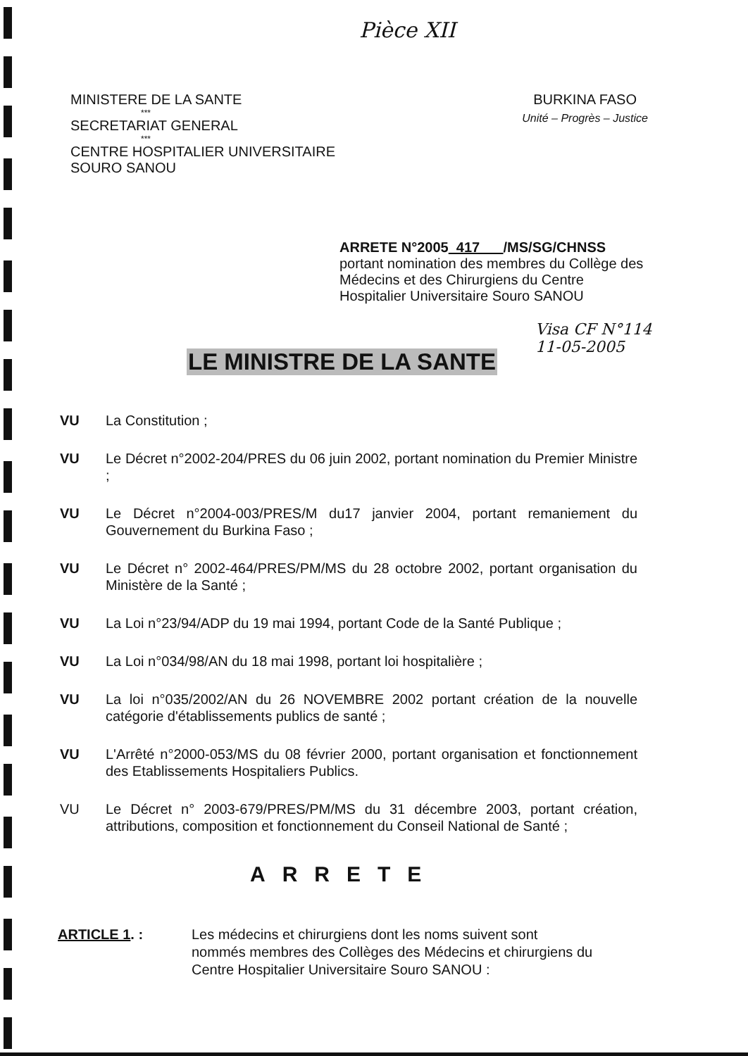Pièce XII
MINISTERE DE LA SANTE
***
SECRETARIAT GENERAL
***
CENTRE HOSPITALIER UNIVERSITAIRE
SOURO SANOU
BURKINA FASO
Unité – Progrès – Justice
ARRETE N°2005 417 /MS/SG/CHNSS
portant nomination des membres du Collège des Médecins et des Chirurgiens du Centre Hospitalier Universitaire Souro SANOU
Visa CF N°114
11-05-2005
LE MINISTRE DE LA SANTE
VU La Constitution ;
VU Le Décret n°2002-204/PRES du 06 juin 2002, portant nomination du Premier Ministre ;
VU Le Décret n°2004-003/PRES/M du17 janvier 2004, portant remaniement du Gouvernement du Burkina Faso ;
VU Le Décret n° 2002-464/PRES/PM/MS du 28 octobre 2002, portant organisation du Ministère de la Santé ;
VU La Loi n°23/94/ADP du 19 mai 1994, portant Code de la Santé Publique ;
VU La Loi n°034/98/AN du 18 mai 1998, portant loi hospitalière ;
VU La loi n°035/2002/AN du 26 NOVEMBRE 2002 portant création de la nouvelle catégorie d'établissements publics de santé ;
VU L'Arrêté n°2000-053/MS du 08 février 2000, portant organisation et fonctionnement des Etablissements Hospitaliers Publics.
VU Le Décret n° 2003-679/PRES/PM/MS du 31 décembre 2003, portant création, attributions, composition et fonctionnement du Conseil National de Santé ;
ARRETE
ARTICLE 1. : Les médecins et chirurgiens dont les noms suivent sont
nommés membres des Collèges des Médecins et chirurgiens du
Centre Hospitalier Universitaire Souro SANOU :